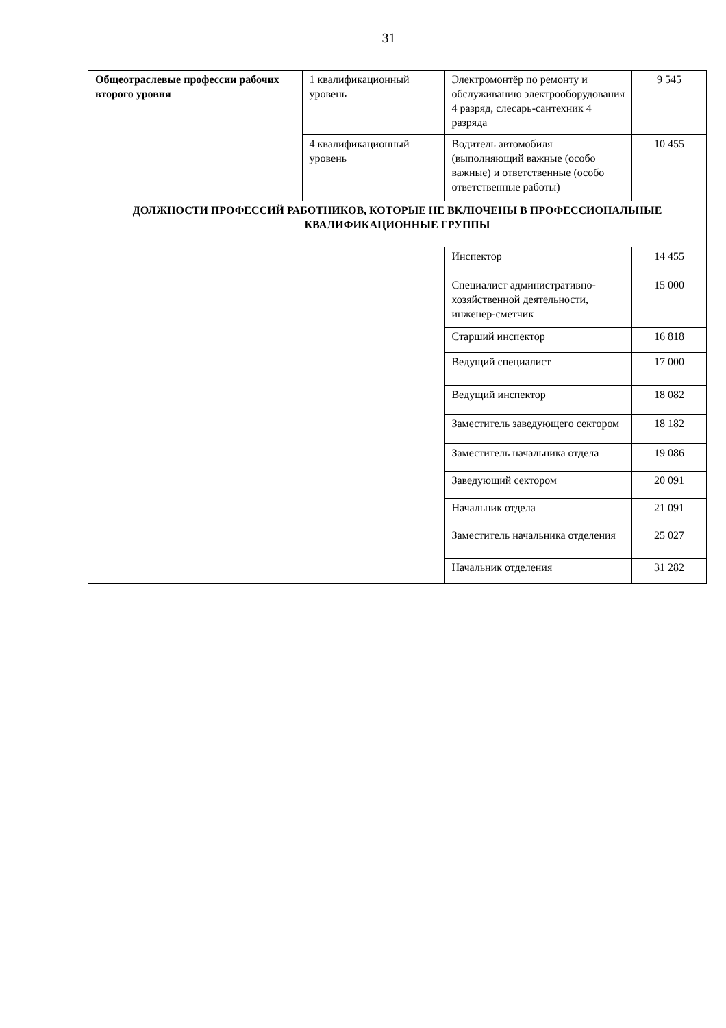31
| Общеотраслевые профессии рабочих второго уровня | 1 квалификационный уровень | Электромонтёр по ремонту и обслуживанию электрооборудования 4 разряд, слесарь-сантехник 4 разряда | 9 545 |
| | 4 квалификационный уровень | Водитель автомобиля (выполняющий важные (особо важные) и ответственные (особо ответственные работы) | 10 455 |
| ДОЛЖНОСТИ ПРОФЕССИЙ РАБОТНИКОВ, КОТОРЫЕ НЕ ВКЛЮЧЕНЫ В ПРОФЕССИОНАЛЬНЫЕ КВАЛИФИКАЦИОННЫЕ ГРУППЫ | | | |
| | | Инспектор | 14 455 |
| | | Специалист административно-хозяйственной деятельности, инженер-сметчик | 15 000 |
| | | Старший инспектор | 16 818 |
| | | Ведущий специалист | 17 000 |
| | | Ведущий инспектор | 18 082 |
| | | Заместитель заведующего сектором | 18 182 |
| | | Заместитель начальника отдела | 19 086 |
| | | Заведующий сектором | 20 091 |
| | | Начальник отдела | 21 091 |
| | | Заместитель начальника отделения | 25 027 |
| | | Начальник отделения | 31 282 |